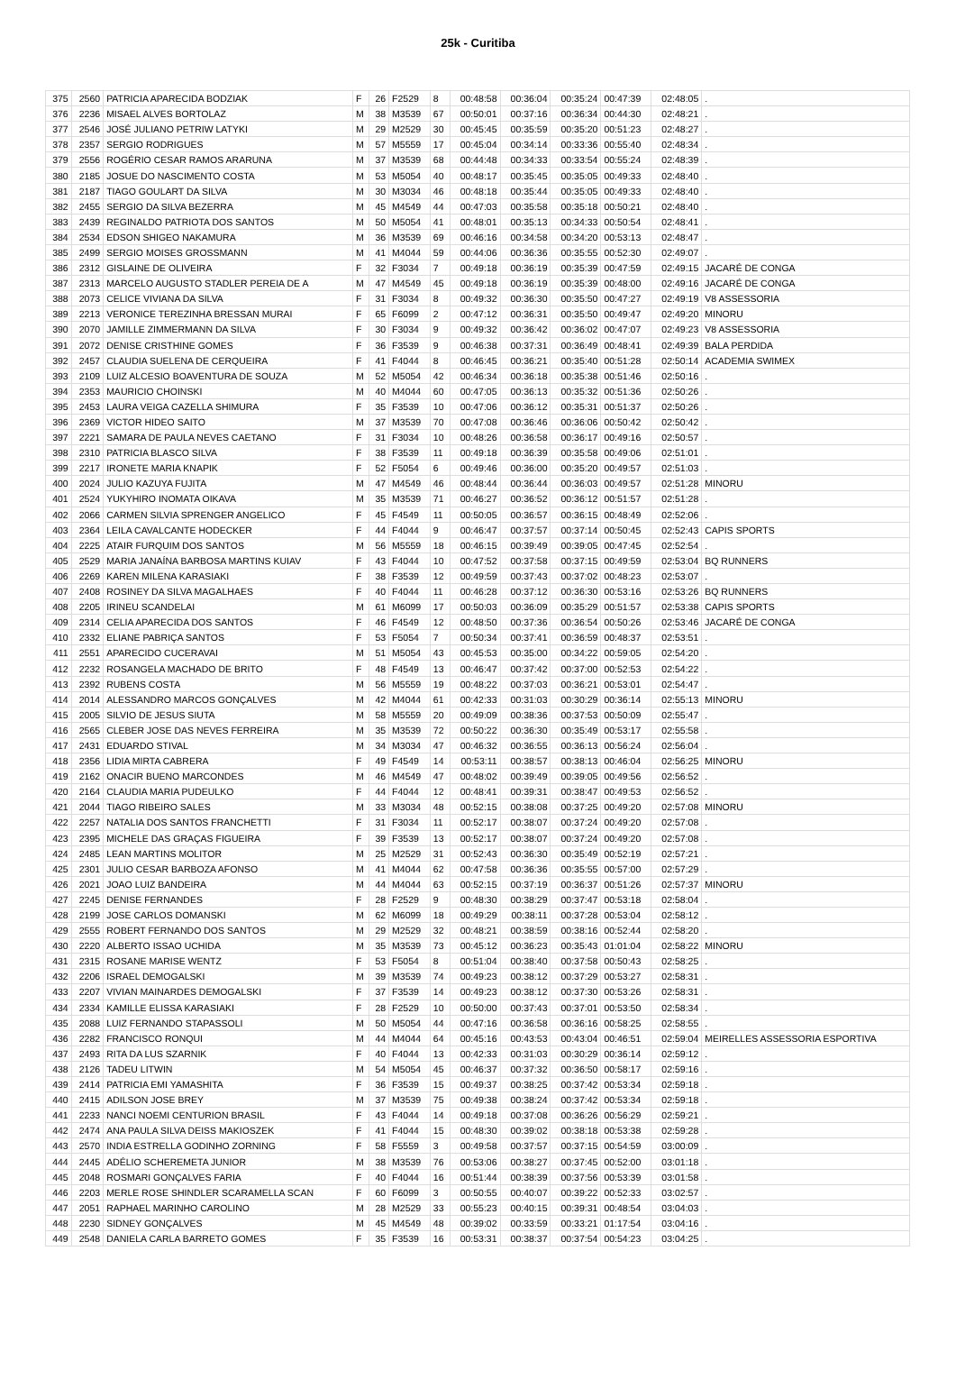25k - Curitiba
| 375 | 2560 | PATRICIA APARECIDA BODZIAK | F | 26 | F2529 | 8 | 00:48:58 | 00:36:04 | 00:35:24 | 00:47:39 | 02:48:05 | . |
| 376 | 2236 | MISAEL ALVES BORTOLAZ | M | 38 | M3539 | 67 | 00:50:01 | 00:37:16 | 00:36:34 | 00:44:30 | 02:48:21 | . |
| 377 | 2546 | JOSÉ JULIANO PETRIW LATYKI | M | 29 | M2529 | 30 | 00:45:45 | 00:35:59 | 00:35:20 | 00:51:23 | 02:48:27 | . |
| 378 | 2357 | SERGIO RODRIGUES | M | 57 | M5559 | 17 | 00:45:04 | 00:34:14 | 00:33:36 | 00:55:40 | 02:48:34 | . |
| 379 | 2556 | ROGÉRIO CESAR RAMOS ARARUNA | M | 37 | M3539 | 68 | 00:44:48 | 00:34:33 | 00:33:54 | 00:55:24 | 02:48:39 | . |
| 380 | 2185 | JOSUE DO NASCIMENTO COSTA | M | 53 | M5054 | 40 | 00:48:17 | 00:35:45 | 00:35:05 | 00:49:33 | 02:48:40 | . |
| 381 | 2187 | TIAGO GOULART DA SILVA | M | 30 | M3034 | 46 | 00:48:18 | 00:35:44 | 00:35:05 | 00:49:33 | 02:48:40 | . |
| 382 | 2455 | SERGIO DA SILVA BEZERRA | M | 45 | M4549 | 44 | 00:47:03 | 00:35:58 | 00:35:18 | 00:50:21 | 02:48:40 | . |
| 383 | 2439 | REGINALDO PATRIOTA DOS SANTOS | M | 50 | M5054 | 41 | 00:48:01 | 00:35:13 | 00:34:33 | 00:50:54 | 02:48:41 | . |
| 384 | 2534 | EDSON SHIGEO NAKAMURA | M | 36 | M3539 | 69 | 00:46:16 | 00:34:58 | 00:34:20 | 00:53:13 | 02:48:47 | . |
| 385 | 2499 | SERGIO MOISES GROSSMANN | M | 41 | M4044 | 59 | 00:44:06 | 00:36:36 | 00:35:55 | 00:52:30 | 02:49:07 | . |
| 386 | 2312 | GISLAINE DE OLIVEIRA | F | 32 | F3034 | 7 | 00:49:18 | 00:36:19 | 00:35:39 | 00:47:59 | 02:49:15 | JACARÉ DE CONGA |
| 387 | 2313 | MARCELO AUGUSTO STADLER PEREIA DE A | M | 47 | M4549 | 45 | 00:49:18 | 00:36:19 | 00:35:39 | 00:48:00 | 02:49:16 | JACARÉ DE CONGA |
| 388 | 2073 | CELICE VIVIANA DA SILVA | F | 31 | F3034 | 8 | 00:49:32 | 00:36:30 | 00:35:50 | 00:47:27 | 02:49:19 | V8 ASSESSORIA |
| 389 | 2213 | VERONICE TEREZINHA BRESSAN MURAI | F | 65 | F6099 | 2 | 00:47:12 | 00:36:31 | 00:35:50 | 00:49:47 | 02:49:20 | MINORU |
| 390 | 2070 | JAMILLE ZIMMERMANN DA SILVA | F | 30 | F3034 | 9 | 00:49:32 | 00:36:42 | 00:36:02 | 00:47:07 | 02:49:23 | V8 ASSESSORIA |
| 391 | 2072 | DENISE CRISTHINE GOMES | F | 36 | F3539 | 9 | 00:46:38 | 00:37:31 | 00:36:49 | 00:48:41 | 02:49:39 | BALA PERDIDA |
| 392 | 2457 | CLAUDIA SUELENA DE CERQUEIRA | F | 41 | F4044 | 8 | 00:46:45 | 00:36:21 | 00:35:40 | 00:51:28 | 02:50:14 | ACADEMIA SWIMEX |
| 393 | 2109 | LUIZ ALCESIO BOAVENTURA DE SOUZA | M | 52 | M5054 | 42 | 00:46:34 | 00:36:18 | 00:35:38 | 00:51:46 | 02:50:16 | . |
| 394 | 2353 | MAURICIO CHOINSKI | M | 40 | M4044 | 60 | 00:47:05 | 00:36:13 | 00:35:32 | 00:51:36 | 02:50:26 | . |
| 395 | 2453 | LAURA VEIGA CAZELLA SHIMURA | F | 35 | F3539 | 10 | 00:47:06 | 00:36:12 | 00:35:31 | 00:51:37 | 02:50:26 | . |
| 396 | 2369 | VICTOR HIDEO SAITO | M | 37 | M3539 | 70 | 00:47:08 | 00:36:46 | 00:36:06 | 00:50:42 | 02:50:42 | . |
| 397 | 2221 | SAMARA DE PAULA NEVES CAETANO | F | 31 | F3034 | 10 | 00:48:26 | 00:36:58 | 00:36:17 | 00:49:16 | 02:50:57 | . |
| 398 | 2310 | PATRICIA BLASCO SILVA | F | 38 | F3539 | 11 | 00:49:18 | 00:36:39 | 00:35:58 | 00:49:06 | 02:51:01 | . |
| 399 | 2217 | IRONETE MARIA KNAPIK | F | 52 | F5054 | 6 | 00:49:46 | 00:36:00 | 00:35:20 | 00:49:57 | 02:51:03 | . |
| 400 | 2024 | JULIO KAZUYA FUJITA | M | 47 | M4549 | 46 | 00:48:44 | 00:36:44 | 00:36:03 | 00:49:57 | 02:51:28 | MINORU |
| 401 | 2524 | YUKYHIRO INOMATA OIKAVA | M | 35 | M3539 | 71 | 00:46:27 | 00:36:52 | 00:36:12 | 00:51:57 | 02:51:28 | . |
| 402 | 2066 | CARMEN SILVIA SPRENGER ANGELICO | F | 45 | F4549 | 11 | 00:50:05 | 00:36:57 | 00:36:15 | 00:48:49 | 02:52:06 | . |
| 403 | 2364 | LEILA CAVALCANTE HODECKER | F | 44 | F4044 | 9 | 00:46:47 | 00:37:57 | 00:37:14 | 00:50:45 | 02:52:43 | CAPIS SPORTS |
| 404 | 2225 | ATAIR FURQUIM DOS SANTOS | M | 56 | M5559 | 18 | 00:46:15 | 00:39:49 | 00:39:05 | 00:47:45 | 02:52:54 | . |
| 405 | 2529 | MARIA JANAÍNA BARBOSA MARTINS KUIAV | F | 43 | F4044 | 10 | 00:47:52 | 00:37:58 | 00:37:15 | 00:49:59 | 02:53:04 | BQ RUNNERS |
| 406 | 2269 | KAREN MILENA KARASIAKI | F | 38 | F3539 | 12 | 00:49:59 | 00:37:43 | 00:37:02 | 00:48:23 | 02:53:07 | . |
| 407 | 2408 | ROSINEY DA SILVA MAGALHAES | F | 40 | F4044 | 11 | 00:46:28 | 00:37:12 | 00:36:30 | 00:53:16 | 02:53:26 | BQ RUNNERS |
| 408 | 2205 | IRINEU SCANDELAI | M | 61 | M6099 | 17 | 00:50:03 | 00:36:09 | 00:35:29 | 00:51:57 | 02:53:38 | CAPIS SPORTS |
| 409 | 2314 | CELIA APARECIDA DOS SANTOS | F | 46 | F4549 | 12 | 00:48:50 | 00:37:36 | 00:36:54 | 00:50:26 | 02:53:46 | JACARÉ DE CONGA |
| 410 | 2332 | ELIANE PABRIÇA SANTOS | F | 53 | F5054 | 7 | 00:50:34 | 00:37:41 | 00:36:59 | 00:48:37 | 02:53:51 | . |
| 411 | 2551 | APARECIDO CUCERAVAI | M | 51 | M5054 | 43 | 00:45:53 | 00:35:00 | 00:34:22 | 00:59:05 | 02:54:20 | . |
| 412 | 2232 | ROSANGELA MACHADO DE BRITO | F | 48 | F4549 | 13 | 00:46:47 | 00:37:42 | 00:37:00 | 00:52:53 | 02:54:22 | . |
| 413 | 2392 | RUBENS COSTA | M | 56 | M5559 | 19 | 00:48:22 | 00:37:03 | 00:36:21 | 00:53:01 | 02:54:47 | . |
| 414 | 2014 | ALESSANDRO MARCOS GONÇALVES | M | 42 | M4044 | 61 | 00:42:33 | 00:31:03 | 00:30:29 | 00:36:14 | 02:55:13 | MINORU |
| 415 | 2005 | SILVIO DE JESUS SIUTA | M | 58 | M5559 | 20 | 00:49:09 | 00:38:36 | 00:37:53 | 00:50:09 | 02:55:47 | . |
| 416 | 2565 | CLEBER JOSE DAS NEVES FERREIRA | M | 35 | M3539 | 72 | 00:50:22 | 00:36:30 | 00:35:49 | 00:53:17 | 02:55:58 | . |
| 417 | 2431 | EDUARDO STIVAL | M | 34 | M3034 | 47 | 00:46:32 | 00:36:55 | 00:36:13 | 00:56:24 | 02:56:04 | . |
| 418 | 2356 | LIDIA MIRTA CABRERA | F | 49 | F4549 | 14 | 00:53:11 | 00:38:57 | 00:38:13 | 00:46:04 | 02:56:25 | MINORU |
| 419 | 2162 | ONACIR BUENO MARCONDES | M | 46 | M4549 | 47 | 00:48:02 | 00:39:49 | 00:39:05 | 00:49:56 | 02:56:52 | . |
| 420 | 2164 | CLAUDIA MARIA PUDEULKO | F | 44 | F4044 | 12 | 00:48:41 | 00:39:31 | 00:38:47 | 00:49:53 | 02:56:52 | . |
| 421 | 2044 | TIAGO RIBEIRO SALES | M | 33 | M3034 | 48 | 00:52:15 | 00:38:08 | 00:37:25 | 00:49:20 | 02:57:08 | MINORU |
| 422 | 2257 | NATALIA DOS SANTOS FRANCHETTI | F | 31 | F3034 | 11 | 00:52:17 | 00:38:07 | 00:37:24 | 00:49:20 | 02:57:08 | . |
| 423 | 2395 | MICHELE DAS GRAÇAS FIGUEIRA | F | 39 | F3539 | 13 | 00:52:17 | 00:38:07 | 00:37:24 | 00:49:20 | 02:57:08 | . |
| 424 | 2485 | LEAN MARTINS MOLITOR | M | 25 | M2529 | 31 | 00:52:43 | 00:36:30 | 00:35:49 | 00:52:19 | 02:57:21 | . |
| 425 | 2301 | JULIO CESAR BARBOZA AFONSO | M | 41 | M4044 | 62 | 00:47:58 | 00:36:36 | 00:35:55 | 00:57:00 | 02:57:29 | . |
| 426 | 2021 | JOAO LUIZ BANDEIRA | M | 44 | M4044 | 63 | 00:52:15 | 00:37:19 | 00:36:37 | 00:51:26 | 02:57:37 | MINORU |
| 427 | 2245 | DENISE FERNANDES | F | 28 | F2529 | 9 | 00:48:30 | 00:38:29 | 00:37:47 | 00:53:18 | 02:58:04 | . |
| 428 | 2199 | JOSE CARLOS DOMANSKI | M | 62 | M6099 | 18 | 00:49:29 | 00:38:11 | 00:37:28 | 00:53:04 | 02:58:12 | . |
| 429 | 2555 | ROBERT FERNANDO DOS SANTOS | M | 29 | M2529 | 32 | 00:48:21 | 00:38:59 | 00:38:16 | 00:52:44 | 02:58:20 | . |
| 430 | 2220 | ALBERTO ISSAO UCHIDA | M | 35 | M3539 | 73 | 00:45:12 | 00:36:23 | 00:35:43 | 01:01:04 | 02:58:22 | MINORU |
| 431 | 2315 | ROSANE MARISE WENTZ | F | 53 | F5054 | 8 | 00:51:04 | 00:38:40 | 00:37:58 | 00:50:43 | 02:58:25 | . |
| 432 | 2206 | ISRAEL DEMOGALSKI | M | 39 | M3539 | 74 | 00:49:23 | 00:38:12 | 00:37:29 | 00:53:27 | 02:58:31 | . |
| 433 | 2207 | VIVIAN MAINARDES DEMOGALSKI | F | 37 | F3539 | 14 | 00:49:23 | 00:38:12 | 00:37:30 | 00:53:26 | 02:58:31 | . |
| 434 | 2334 | KAMILLE ELISSA KARASIAKI | F | 28 | F2529 | 10 | 00:50:00 | 00:37:43 | 00:37:01 | 00:53:50 | 02:58:34 | . |
| 435 | 2088 | LUIZ FERNANDO STAPASSOLI | M | 50 | M5054 | 44 | 00:47:16 | 00:36:58 | 00:36:16 | 00:58:25 | 02:58:55 | . |
| 436 | 2282 | FRANCISCO RONQUI | M | 44 | M4044 | 64 | 00:45:16 | 00:43:53 | 00:43:04 | 00:46:51 | 02:59:04 | MEIRELLES ASSESSORIA ESPORTIVA |
| 437 | 2493 | RITA DA LUS SZARNIK | F | 40 | F4044 | 13 | 00:42:33 | 00:31:03 | 00:30:29 | 00:36:14 | 02:59:12 | . |
| 438 | 2126 | TADEU LITWIN | M | 54 | M5054 | 45 | 00:46:37 | 00:37:32 | 00:36:50 | 00:58:17 | 02:59:16 | . |
| 439 | 2414 | PATRICIA EMI YAMASHITA | F | 36 | F3539 | 15 | 00:49:37 | 00:38:25 | 00:37:42 | 00:53:34 | 02:59:18 | . |
| 440 | 2415 | ADILSON JOSE BREY | M | 37 | M3539 | 75 | 00:49:38 | 00:38:24 | 00:37:42 | 00:53:34 | 02:59:18 | . |
| 441 | 2233 | NANCI NOEMI CENTURION BRASIL | F | 43 | F4044 | 14 | 00:49:18 | 00:37:08 | 00:36:26 | 00:56:29 | 02:59:21 | . |
| 442 | 2474 | ANA PAULA SILVA DEISS MAKIOSZEK | F | 41 | F4044 | 15 | 00:48:30 | 00:39:02 | 00:38:18 | 00:53:38 | 02:59:28 | . |
| 443 | 2570 | INDIA ESTRELLA GODINHO ZORNING | F | 58 | F5559 | 3 | 00:49:58 | 00:37:57 | 00:37:15 | 00:54:59 | 03:00:09 | . |
| 444 | 2445 | ADÉLIO SCHEREMETA JUNIOR | M | 38 | M3539 | 76 | 00:53:06 | 00:38:27 | 00:37:45 | 00:52:00 | 03:01:18 | . |
| 445 | 2048 | ROSMARI GONÇALVES FARIA | F | 40 | F4044 | 16 | 00:51:44 | 00:38:39 | 00:37:56 | 00:53:39 | 03:01:58 | . |
| 446 | 2203 | MERLE ROSE SHINDLER SCARAMELLA SCAN | F | 60 | F6099 | 3 | 00:50:55 | 00:40:07 | 00:39:22 | 00:52:33 | 03:02:57 | . |
| 447 | 2051 | RAPHAEL MARINHO CAROLINO | M | 28 | M2529 | 33 | 00:55:23 | 00:40:15 | 00:39:31 | 00:48:54 | 03:04:03 | . |
| 448 | 2230 | SIDNEY GONÇALVES | M | 45 | M4549 | 48 | 00:39:02 | 00:33:59 | 00:33:21 | 01:17:54 | 03:04:16 | . |
| 449 | 2548 | DANIELA CARLA BARRETO GOMES | F | 35 | F3539 | 16 | 00:53:31 | 00:38:37 | 00:37:54 | 00:54:23 | 03:04:25 | . |